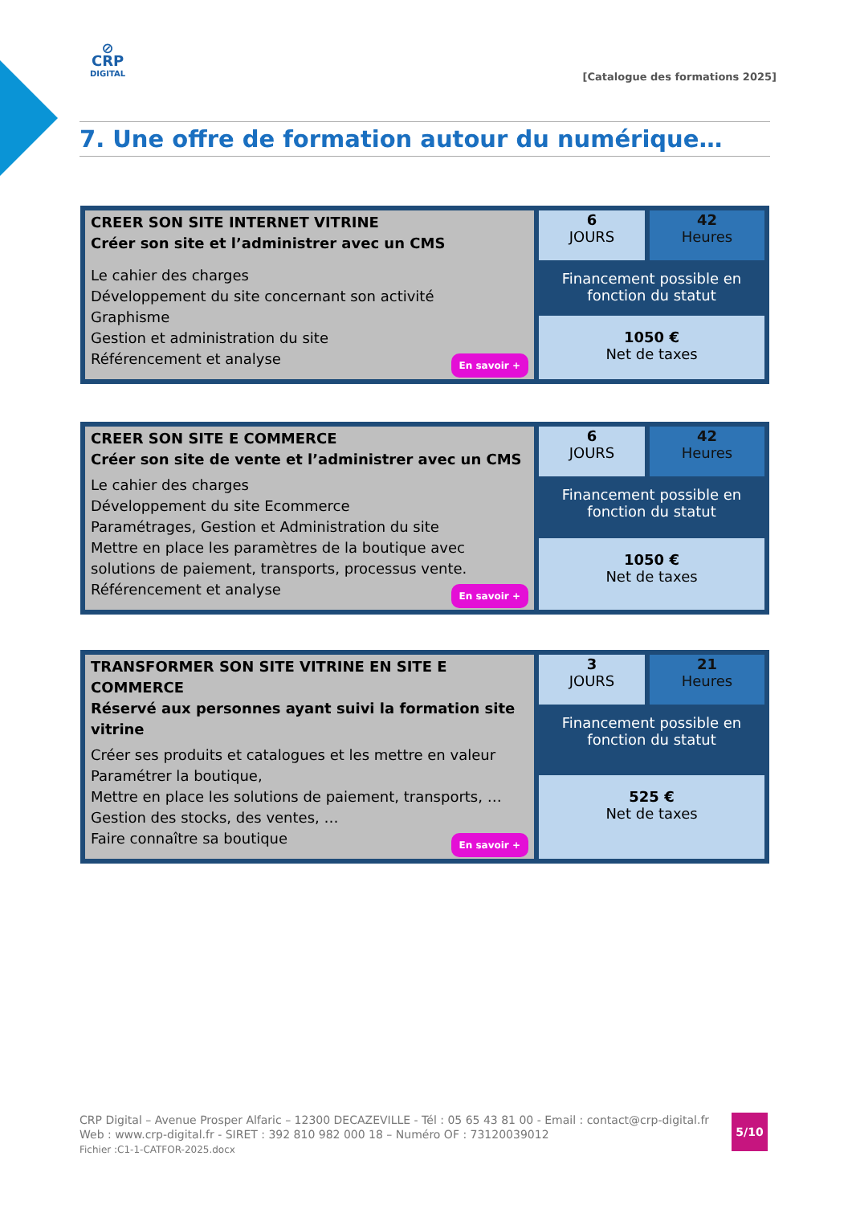⊘
CRP
DIGITAL
[Catalogue des formations 2025]
7. Une offre de formation autour du numérique…
| CREER SON SITE INTERNET VITRINE Créer son site et l’administrer avec un CMS Le cahier des charges Développement du site concernant son activité Graphisme Gestion et administration du site Référencement et analyse En savoir + | 6 JOURS | 42 Heures |
| | Financement possible en fonction du statut | |
| | 1050 € Net de taxes | |
| CREER SON SITE E COMMERCE Créer son site de vente et l’administrer avec un CMS Le cahier des charges Développement du site Ecommerce Paramétrages, Gestion et Administration du site Mettre en place les paramètres de la boutique avec solutions de paiement, transports, processus vente. Référencement et analyse En savoir + | 6 JOURS | 42 Heures |
| | Financement possible en fonction du statut | |
| | 1050 € Net de taxes | |
| TRANSFORMER SON SITE VITRINE EN SITE E COMMERCE Réservé aux personnes ayant suivi la formation site vitrine Créer ses produits et catalogues et les mettre en valeur Paramétrer la boutique, Mettre en place les solutions de paiement, transports, … Gestion des stocks, des ventes, … Faire connaître sa boutique En savoir + | 3 JOURS | 21 Heures |
| | Financement possible en fonction du statut | |
| | 525 € Net de taxes | |
CRP Digital – Avenue Prosper Alfaric – 12300 DECAZEVILLE - Tél : 05 65 43 81 00 - Email : contact@crp-digital.fr
Web : www.crp-digital.fr - SIRET : 392 810 982 000 18 – Numéro OF : 73120039012
Fichier :C1-1-CATFOR-2025.docx
5/10